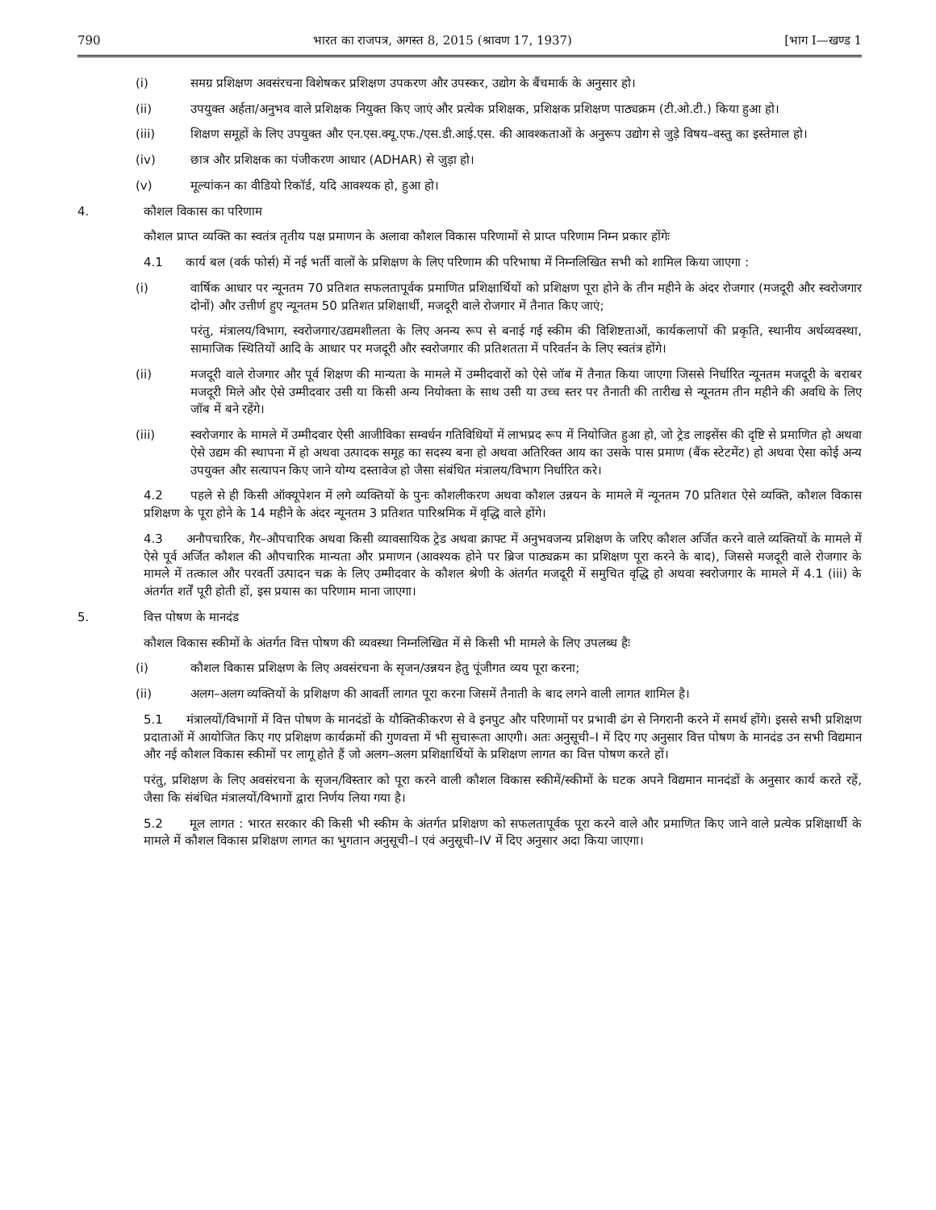790 भारत का राजपत्र, अगस्त 8, 2015 (श्रावण 17, 1937) [भाग I—खण्ड 1
(i) समग्र प्रशिक्षण अवसंरचना विशेषकर प्रशिक्षण उपकरण और उपस्कर, उद्योग के बैंचमार्क के अनुसार हो।
(ii) उपयुक्त अर्हता/अनुभव वाले प्रशिक्षक नियुक्त किए जाएं और प्रत्येक प्रशिक्षक, प्रशिक्षक प्रशिक्षण पाठ्यक्रम (टी.ओ.टी.) किया हुआ हो।
(iii) शिक्षण समूहों के लिए उपयुक्त और एन.एस.क्यू.एफ./एस.डी.आई.एस. की आवश्कताओं के अनुरूप उद्योग से जुड़े विषय–वस्तु का इस्तेमाल हो।
(iv) छात्र और प्रशिक्षक का पंजीकरण आधार (ADHAR) से जुड़ा हो।
(v) मूल्यांकन का वीडियो रिकॉर्ड, यदि आवश्यक हो, हुआ हो।
4. कौशल विकास का परिणाम
कौशल प्राप्त व्यक्ति का स्वतंत्र तृतीय पक्ष प्रमाणन के अलावा कौशल विकास परिणामों से प्राप्त परिणाम निम्न प्रकार होंगेः
4.1 कार्य बल (वर्क फोर्स) में नई भर्ती वालों के प्रशिक्षण के लिए परिणाम की परिभाषा में निम्नलिखित सभी को शामिल किया जाएगा :
(i) वार्षिक आधार पर न्यूनतम 70 प्रतिशत सफलतापूर्वक प्रमाणित प्रशिक्षार्थियों को प्रशिक्षण पूरा होने के तीन महीने के अंदर रोजगार (मजदूरी और स्वरोजगार दोनों) और उत्तीर्ण हुए न्यूनतम 50 प्रतिशत प्रशिक्षार्थी, मजदूरी वाले रोजगार में तैनात किए जाएं;
परंतु, मंत्रालय/विभाग, स्वरोजगार/उद्यमशीलता के लिए अनन्य रूप से बनाई गई स्कीम की विशिष्टताओं, कार्यकलापों की प्रकृति, स्थानीय अर्थव्यवस्था, सामाजिक स्थितियों आदि के आधार पर मजदूरी और स्वरोजगार की प्रतिशतता में परिवर्तन के लिए स्वतंत्र होंगे।
(ii) मजदूरी वाले रोजगार और पूर्व शिक्षण की मान्यता के मामले में उम्मीदवारों को ऐसे जॉब में तैनात किया जाएगा जिससे निर्धारित न्यूनतम मजदूरी के बराबर मजदूरी मिले और ऐसे उम्मीदवार उसी या किसी अन्य नियोक्ता के साथ उसी या उच्च स्तर पर तैनाती की तारीख से न्यूनतम तीन महीने की अवधि के लिए जॉब में बने रहेंगे।
(iii) स्वरोजगार के मामले में उम्मीदवार ऐसी आजीविका सम्वर्धन गतिविधियों में लाभप्रद रूप में नियोजित हुआ हो, जो ट्रेड लाइसेंस की दृष्टि से प्रमाणित हो अथवा ऐसे उद्यम की स्थापना में हो अथवा उत्पादक समूह का सदस्य बना हो अथवा अतिरिक्त आय का उसके पास प्रमाण (बैंक स्टेटमेंट) हो अथवा ऐसा कोई अन्य उपयुक्त और सत्यापन किए जाने योग्य दस्तावेज हो जैसा संबंधित मंत्रालय/विभाग निर्धारित करे।
4.2 पहले से ही किसी ऑक्यूपेशन में लगे व्यक्तियों के पुनः कौशलीकरण अथवा कौशल उन्नयन के मामले में न्यूनतम 70 प्रतिशत ऐसे व्यक्ति, कौशल विकास प्रशिक्षण के पूरा होने के 14 महीने के अंदर न्यूनतम 3 प्रतिशत पारिश्रमिक में वृद्धि वाले होंगे।
4.3 अनौपचारिक, गैर–औपचारिक अथवा किसी व्यावसायिक ट्रेड अथवा क्राफ्ट में अनुभवजन्य प्रशिक्षण के जरिए कौशल अर्जित करने वाले व्यक्तियों के मामले में ऐसे पूर्व अर्जित कौशल की औपचारिक मान्यता और प्रमाणन (आवश्यक होने पर ब्रिज पाठ्यक्रम का प्रशिक्षण पूरा करने के बाद), जिससे मजदूरी वाले रोजगार के मामले में तत्काल और परवर्ती उत्पादन चक्र के लिए उम्मीदवार के कौशल श्रेणी के अंतर्गत मजदूरी में समुचित वृद्धि हो अथवा स्वरोजगार के मामले में 4.1 (iii) के अंतर्गत शर्तें पूरी होती हों, इस प्रयास का परिणाम माना जाएगा।
5. वित्त पोषण के मानदंड
कौशल विकास स्कीमों के अंतर्गत वित्त पोषण की व्यवस्था निम्नलिखित में से किसी भी मामले के लिए उपलब्ध हैः
(i) कौशल विकास प्रशिक्षण के लिए अवसंरचना के सृजन/उन्नयन हेतु पूंजीगत व्यय पूरा करना;
(ii) अलग–अलग व्यक्तियों के प्रशिक्षण की आवर्ती लागत पूरा करना जिसमें तैनाती के बाद लगने वाली लागत शामिल है।
5.1 मंत्रालयों/विभागों में वित्त पोषण के मानदंडों के यौक्तिकीकरण से वे इनपुट और परिणामों पर प्रभावी ढंग से निगरानी करने में समर्थ होंगे। इससे सभी प्रशिक्षण प्रदाताओं में आयोजित किए गए प्रशिक्षण कार्यक्रमों की गुणवत्ता में भी सुचारूता आएगी। अतः अनुसूची–I में दिए गए अनुसार वित्त पोषण के मानदंड उन सभी विद्यमान और नई कौशल विकास स्कीमों पर लागू होते हैं जो अलग–अलग प्रशिक्षार्थियों के प्रशिक्षण लागत का वित्त पोषण करते हों।
परंतु, प्रशिक्षण के लिए अवसंरचना के सृजन/विस्तार को पूरा करने वाली कौशल विकास स्कीमें/स्कीमों के घटक अपने विद्यमान मानदंडों के अनुसार कार्य करते रहें, जैसा कि संबंधित मंत्रालयों/विभागों द्वारा निर्णय लिया गया है।
5.2 मूल लागत : भारत सरकार की किसी भी स्कीम के अंतर्गत प्रशिक्षण को सफलतापूर्वक पूरा करने वाले और प्रमाणित किए जाने वाले प्रत्येक प्रशिक्षार्थी के मामले में कौशल विकास प्रशिक्षण लागत का भुगतान अनुसूची–I एवं अनुसूची–IV में दिए अनुसार अदा किया जाएगा।